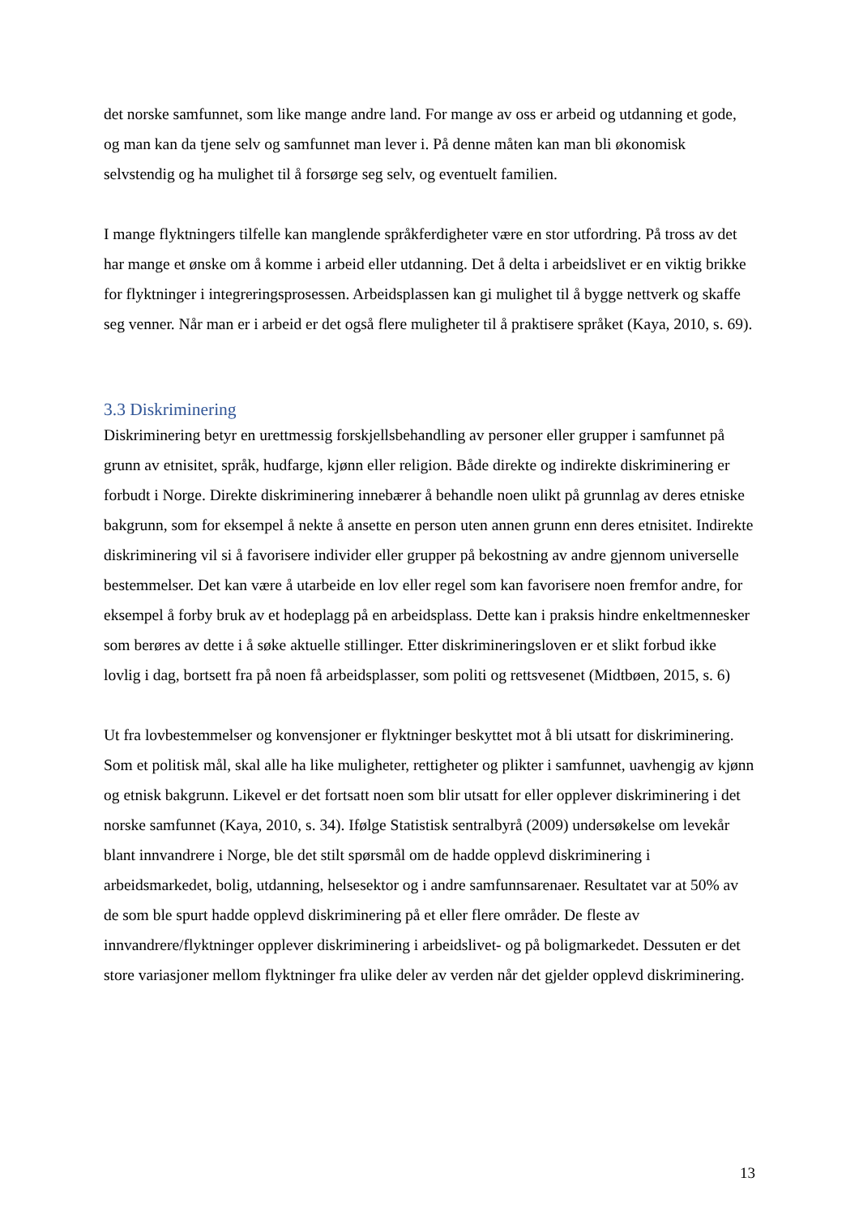det norske samfunnet, som like mange andre land. For mange av oss er arbeid og utdanning et gode, og man kan da tjene selv og samfunnet man lever i. På denne måten kan man bli økonomisk selvstendig og ha mulighet til å forsørge seg selv, og eventuelt familien.
I mange flyktningers tilfelle kan manglende språkferdigheter være en stor utfordring. På tross av det har mange et ønske om å komme i arbeid eller utdanning. Det å delta i arbeidslivet er en viktig brikke for flyktninger i integreringsprosessen. Arbeidsplassen kan gi mulighet til å bygge nettverk og skaffe seg venner. Når man er i arbeid er det også flere muligheter til å praktisere språket (Kaya, 2010, s. 69).
3.3 Diskriminering
Diskriminering betyr en urettmessig forskjellsbehandling av personer eller grupper i samfunnet på grunn av etnisitet, språk, hudfarge, kjønn eller religion. Både direkte og indirekte diskriminering er forbudt i Norge. Direkte diskriminering innebærer å behandle noen ulikt på grunnlag av deres etniske bakgrunn, som for eksempel å nekte å ansette en person uten annen grunn enn deres etnisitet. Indirekte diskriminering vil si å favorisere individer eller grupper på bekostning av andre gjennom universelle bestemmelser. Det kan være å utarbeide en lov eller regel som kan favorisere noen fremfor andre, for eksempel å forby bruk av et hodeplagg på en arbeidsplass. Dette kan i praksis hindre enkeltmennesker som berøres av dette i å søke aktuelle stillinger. Etter diskrimineringsloven er et slikt forbud ikke lovlig i dag, bortsett fra på noen få arbeidsplasser, som politi og rettsvesenet (Midtbøen, 2015, s. 6)
Ut fra lovbestemmelser og konvensjoner er flyktninger beskyttet mot å bli utsatt for diskriminering. Som et politisk mål, skal alle ha like muligheter, rettigheter og plikter i samfunnet, uavhengig av kjønn og etnisk bakgrunn. Likevel er det fortsatt noen som blir utsatt for eller opplever diskriminering i det norske samfunnet (Kaya, 2010, s. 34). Ifølge Statistisk sentralbyrå (2009) undersøkelse om levekår blant innvandrere i Norge, ble det stilt spørsmål om de hadde opplevd diskriminering i arbeidsmarkedet, bolig, utdanning, helsesektor og i andre samfunnsarenaer. Resultatet var at 50% av de som ble spurt hadde opplevd diskriminering på et eller flere områder. De fleste av innvandrere/flyktninger opplever diskriminering i arbeidslivet- og på boligmarkedet. Dessuten er det store variasjoner mellom flyktninger fra ulike deler av verden når det gjelder opplevd diskriminering.
13